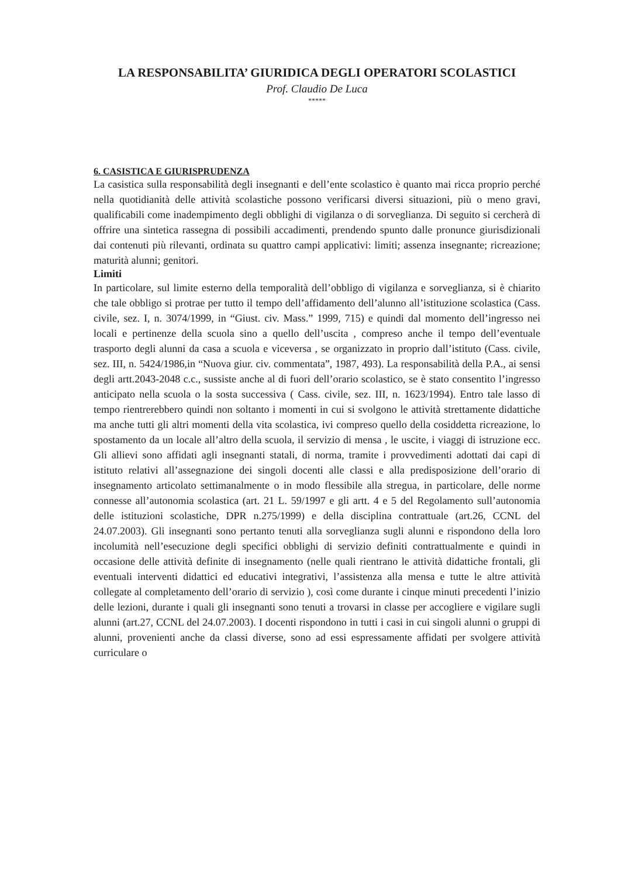LA RESPONSABILITA’ GIURIDICA DEGLI OPERATORI SCOLASTICI
Prof. Claudio De Luca
*****
6. CASISTICA E GIURISPRUDENZA
La casistica sulla responsabilità degli insegnanti e dell’ente scolastico è quanto mai ricca proprio perché nella quotidianità delle attività scolastiche possono verificarsi diversi situazioni, più o meno gravi, qualificabili come inadempimento degli obblighi di vigilanza o di sorveglianza. Di seguito si cercherà di offrire una sintetica rassegna di possibili accadimenti, prendendo spunto dalle pronunce giurisdizionali dai contenuti più rilevanti, ordinata su quattro campi applicativi: limiti; assenza insegnante; ricreazione; maturità alunni; genitori.
Limiti
In particolare, sul limite esterno della temporalità dell’obbligo di vigilanza e sorveglianza, si è chiarito che tale obbligo si protrae per tutto il tempo dell’affidamento dell’alunno all’istituzione scolastica (Cass. civile, sez. I, n. 3074/1999, in “Giust. civ. Mass.” 1999, 715) e quindi dal momento dell’ingresso nei locali e pertinenze della scuola sino a quello dell’uscita , compreso anche il tempo dell’eventuale trasporto degli alunni da casa a scuola e viceversa , se organizzato in proprio dall’istituto (Cass. civile, sez. III, n. 5424/1986,in “Nuova giur. civ. commentata”, 1987, 493). La responsabilità della P.A., ai sensi degli artt.2043-2048 c.c., sussiste anche al di fuori dell’orario scolastico, se è stato consentito l’ingresso anticipato nella scuola o la sosta successiva ( Cass. civile, sez. III, n. 1623/1994). Entro tale lasso di tempo rientrerebbero quindi non soltanto i momenti in cui si svolgono le attività strettamente didattiche ma anche tutti gli altri momenti della vita scolastica, ivi compreso quello della cosiddetta ricreazione, lo spostamento da un locale all’altro della scuola, il servizio di mensa , le uscite, i viaggi di istruzione ecc. Gli allievi sono affidati agli insegnanti statali, di norma, tramite i provvedimenti adottati dai capi di istituto relativi all’assegnazione dei singoli docenti alle classi e alla predisposizione dell’orario di insegnamento articolato settimanalmente o in modo flessibile alla stregua, in particolare, delle norme connesse all’autonomia scolastica (art. 21 L. 59/1997 e gli artt. 4 e 5 del Regolamento sull’autonomia delle istituzioni scolastiche, DPR n.275/1999) e della disciplina contrattuale (art.26, CCNL del 24.07.2003). Gli insegnanti sono pertanto tenuti alla sorveglianza sugli alunni e rispondono della loro incolumità nell’esecuzione degli specifici obblighi di servizio definiti contrattualmente e quindi in occasione delle attività definite di insegnamento (nelle quali rientrano le attività didattiche frontali, gli eventuali interventi didattici ed educativi integrativi, l’assistenza alla mensa e tutte le altre attività collegate al completamento dell’orario di servizio ), così come durante i cinque minuti precedenti l’inizio delle lezioni, durante i quali gli insegnanti sono tenuti a trovarsi in classe per accogliere e vigilare sugli alunni (art.27, CCNL del 24.07.2003). I docenti rispondono in tutti i casi in cui singoli alunni o gruppi di alunni, provenienti anche da classi diverse, sono ad essi espressamente affidati per svolgere attività curriculare o